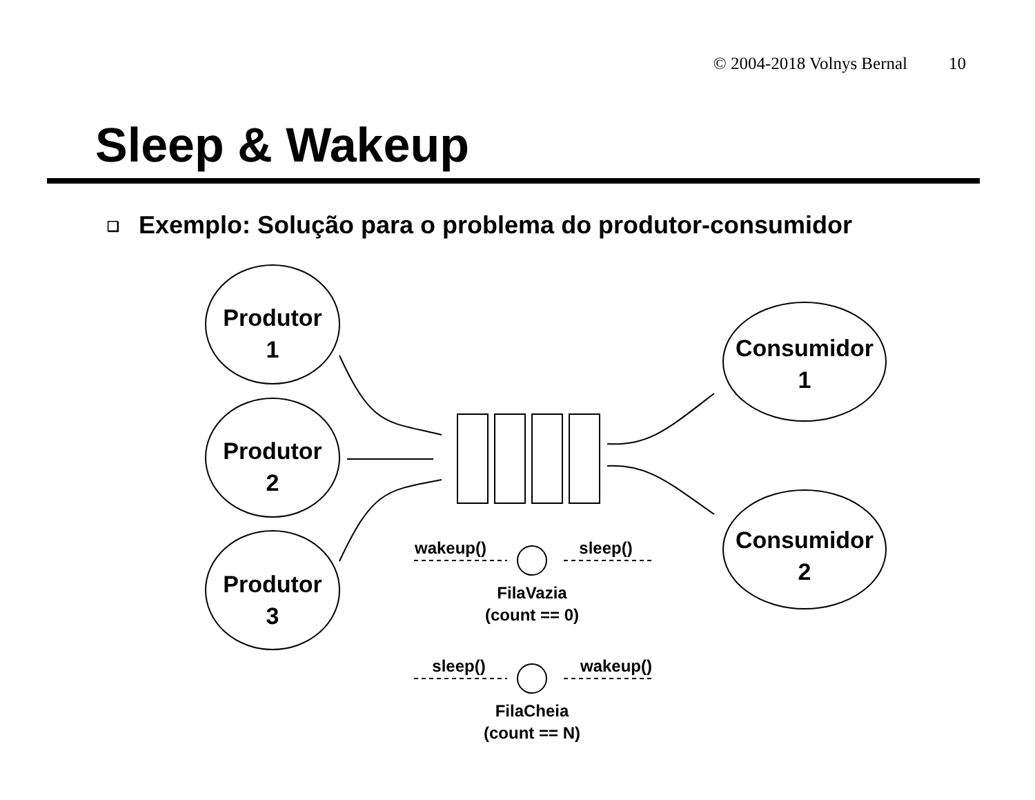© 2004-2018 Volnys Bernal 10
Sleep & Wakeup
❑ Exemplo: Solução para o problema do produtor-consumidor
Produtor
1
Produtor
2
Produtor
3
Consumidor
1
Consumidor
2
wakeup()
sleep()
FilaVazia
(count == 0)
sleep()
wakeup()
FilaCheia
(count == N)